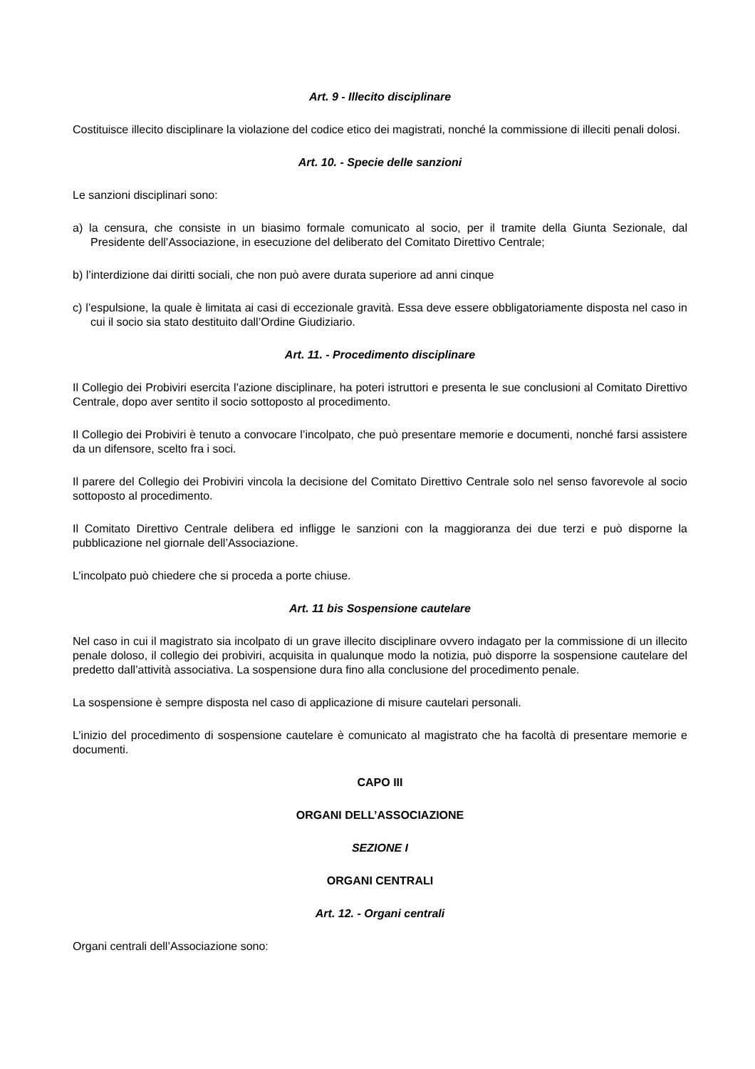Art. 9 - Illecito disciplinare
Costituisce illecito disciplinare la violazione del codice etico dei magistrati, nonché la commissione di illeciti penali dolosi.
Art. 10. - Specie delle sanzioni
Le sanzioni disciplinari sono:
a) la censura, che consiste in un biasimo formale comunicato al socio, per il tramite della Giunta Sezionale, dal Presidente dell’Associazione, in esecuzione del deliberato del Comitato Direttivo Centrale;
b) l’interdizione dai diritti sociali, che non può avere durata superiore ad anni cinque
c) l’espulsione, la quale è limitata ai casi di eccezionale gravità. Essa deve essere obbligatoriamente disposta nel caso in cui il socio sia stato destituito dall’Ordine Giudiziario.
Art. 11. - Procedimento disciplinare
Il Collegio dei Probiviri esercita l’azione disciplinare, ha poteri istruttori e presenta le sue conclusioni al Comitato Direttivo Centrale, dopo aver sentito il socio sottoposto al procedimento.
Il Collegio dei Probiviri è tenuto a convocare l’incolpato, che può presentare memorie e documenti, nonché farsi assistere da un difensore, scelto fra i soci.
Il parere del Collegio dei Probiviri vincola la decisione del Comitato Direttivo Centrale solo nel senso favorevole al socio sottoposto al procedimento.
Il Comitato Direttivo Centrale delibera ed infligge le sanzioni con la maggioranza dei due terzi e può disporne la pubblicazione nel giornale dell’Associazione.
L’incolpato può chiedere che si proceda a porte chiuse.
Art. 11 bis Sospensione cautelare
Nel caso in cui il magistrato sia incolpato di un grave illecito disciplinare ovvero indagato per la commissione di un illecito penale doloso, il collegio dei probiviri, acquisita in qualunque modo la notizia, può disporre la sospensione cautelare del predetto dall’attività associativa. La sospensione dura fino alla conclusione del procedimento penale.
La sospensione è sempre disposta nel caso di applicazione di misure cautelari personali.
L’inizio del procedimento di sospensione cautelare è comunicato al magistrato che ha facoltà di presentare memorie e documenti.
CAPO III
ORGANI DELL’ASSOCIAZIONE
SEZIONE I
ORGANI CENTRALI
Art. 12. - Organi centrali
Organi centrali dell’Associazione sono: